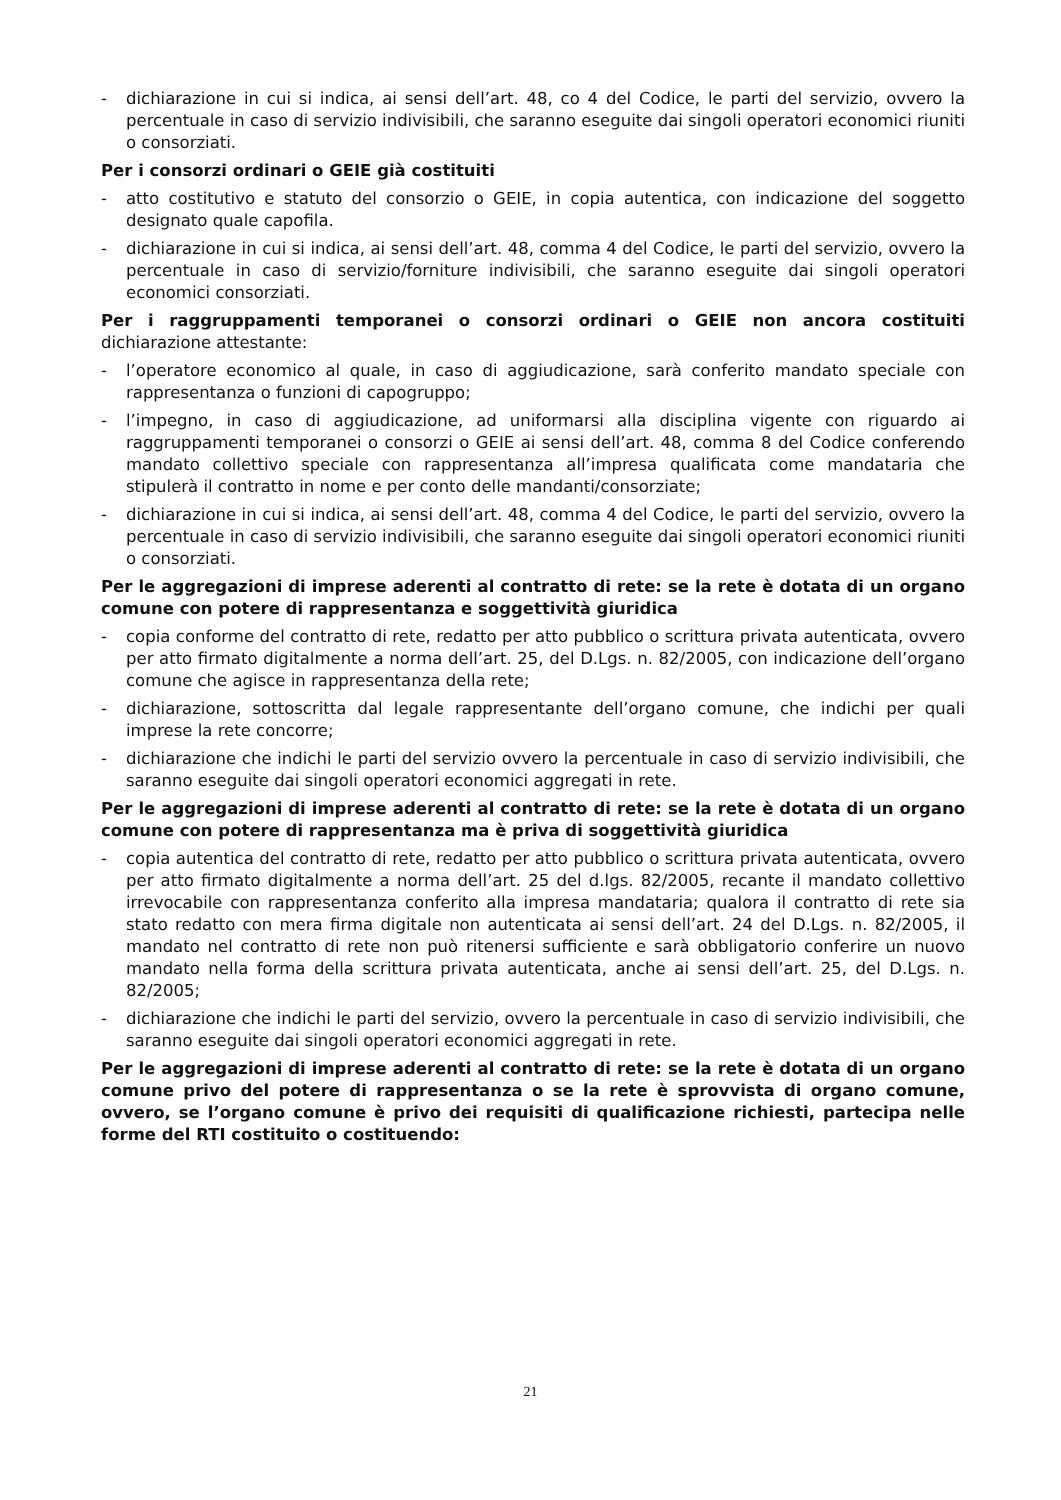- dichiarazione in cui si indica, ai sensi dell’art. 48, co 4 del Codice, le parti del servizio, ovvero la percentuale in caso di servizio indivisibili, che saranno eseguite dai singoli operatori economici riuniti o consorziati.
Per i consorzi ordinari o GEIE già costituiti
- atto costitutivo e statuto del consorzio o GEIE, in copia autentica, con indicazione del soggetto designato quale capofila.
- dichiarazione in cui si indica, ai sensi dell’art. 48, comma 4 del Codice, le parti del servizio, ovvero la percentuale in caso di servizio/forniture indivisibili, che saranno eseguite dai singoli operatori economici consorziati.
Per i raggruppamenti temporanei o consorzi ordinari o GEIE non ancora costituiti dichiarazione attestante:
- l’operatore economico al quale, in caso di aggiudicazione, sarà conferito mandato speciale con rappresentanza o funzioni di capogruppo;
- l’impegno, in caso di aggiudicazione, ad uniformarsi alla disciplina vigente con riguardo ai raggruppamenti temporanei o consorzi o GEIE ai sensi dell’art. 48, comma 8 del Codice conferendo mandato collettivo speciale con rappresentanza all’impresa qualificata come mandataria che stipulerà il contratto in nome e per conto delle mandanti/consorziate;
- dichiarazione in cui si indica, ai sensi dell’art. 48, comma 4 del Codice, le parti del servizio, ovvero la percentuale in caso di servizio indivisibili, che saranno eseguite dai singoli operatori economici riuniti o consorziati.
Per le aggregazioni di imprese aderenti al contratto di rete: se la rete è dotata di un organo comune con potere di rappresentanza e soggettività giuridica
- copia conforme del contratto di rete, redatto per atto pubblico o scrittura privata autenticata, ovvero per atto firmato digitalmente a norma dell’art. 25, del D.Lgs. n. 82/2005, con indicazione dell’organo comune che agisce in rappresentanza della rete;
- dichiarazione, sottoscritta dal legale rappresentante dell’organo comune, che indichi per quali imprese la rete concorre;
- dichiarazione che indichi le parti del servizio ovvero la percentuale in caso di servizio indivisibili, che saranno eseguite dai singoli operatori economici aggregati in rete.
Per le aggregazioni di imprese aderenti al contratto di rete: se la rete è dotata di un organo comune con potere di rappresentanza ma è priva di soggettività giuridica
- copia autentica del contratto di rete, redatto per atto pubblico o scrittura privata autenticata, ovvero per atto firmato digitalmente a norma dell’art. 25 del d.lgs. 82/2005, recante il mandato collettivo irrevocabile con rappresentanza conferito alla impresa mandataria; qualora il contratto di rete sia stato redatto con mera firma digitale non autenticata ai sensi dell’art. 24 del D.Lgs. n. 82/2005, il mandato nel contratto di rete non può ritenersi sufficiente e sarà obbligatorio conferire un nuovo mandato nella forma della scrittura privata autenticata, anche ai sensi dell’art. 25, del D.Lgs. n. 82/2005;
- dichiarazione che indichi le parti del servizio, ovvero la percentuale in caso di servizio indivisibili, che saranno eseguite dai singoli operatori economici aggregati in rete.
Per le aggregazioni di imprese aderenti al contratto di rete: se la rete è dotata di un organo comune privo del potere di rappresentanza o se la rete è sprovvista di organo comune, ovvero, se l’organo comune è privo dei requisiti di qualificazione richiesti, partecipa nelle forme del RTI costituito o costituendo:
21